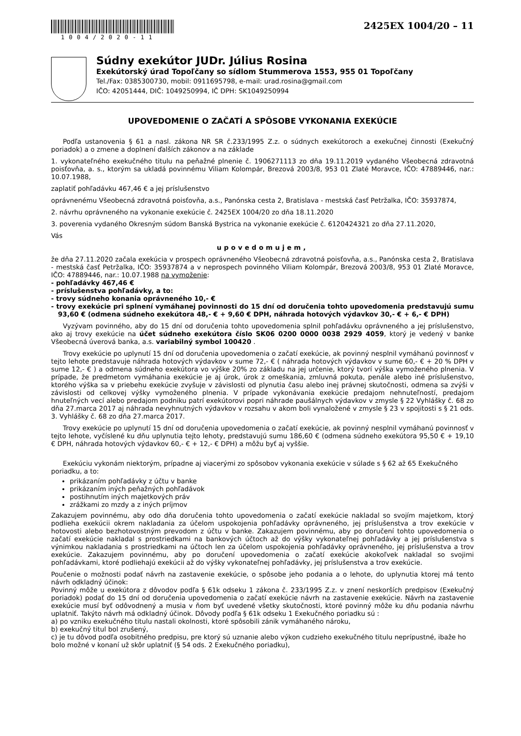1004/2020-11
2425EX 1004/20 – 11
Súdny exekútor JUDr. Július Rosina
Exekútorský úrad Topoľčany so sídlom Stummerova 1553, 955 01 Topoľčany
Tel./Fax: 0385300730, mobil: 0911695798, e-mail: urad.rosina@gmail.com
IČO: 42051444, DIČ: 1049250994, IČ DPH: SK1049250994
UPOVEDOMENIE O ZAČATÍ A SPÔSOBE VYKONANIA EXEKÚCIE
Podľa ustanovenia § 61 a nasl. zákona NR SR č.233/1995 Z.z. o súdnych exekútoroch a exekučnej činnosti (Exekučný poriadok) a o zmene a doplnení ďalších zákonov a na základe
1. vykonateľného exekučného titulu na peňažné plnenie č. 1906271113 zo dňa 19.11.2019 vydaného Všeobecná zdravotná poisťovňa, a. s., ktorým sa ukladá povinnému Viliam Kolompár, Brezová 2003/8, 953 01 Zlaté Moravce, IČO: 47889446, nar.: 10.07.1988,
zaplatiť pohľadávku 467,46 € a jej príslušenstvo
oprávnenému Všeobecná zdravotná poisťovňa, a.s., Panónska cesta 2, Bratislava - mestská časť Petržalka, IČO: 35937874,
2. návrhu oprávneného na vykonanie exekúcie č. 2425EX 1004/20 zo dňa 18.11.2020
3. poverenia vydaného Okresným súdom Banská Bystrica na vykonanie exekúcie č. 6120424321 zo dňa 27.11.2020,
Vás
upovedomujem,
že dňa 27.11.2020 začala exekúcia v prospech oprávneného Všeobecná zdravotná poisťovňa, a.s., Panónska cesta 2, Bratislava - mestská časť Petržalka, IČO: 35937874 a v neprospech povinného Viliam Kolompár, Brezová 2003/8, 953 01 Zlaté Moravce, IČO: 47889446, nar.: 10.07.1988 na vymoženie:
- pohľadávky 467,46 €
- príslušenstva pohľadávky, a to:
- trovy súdneho konania oprávneného 10,- €
- trovy exekúcie pri splnení vymáhanej povinnosti do 15 dní od doručenia tohto upovedomenia predstavujú sumu 93,60 € (odmena súdneho exekútora 48,- € + 9,60 € DPH, náhrada hotových výdavkov 30,- € + 6,- € DPH)
Vyzývam povinného, aby do 15 dní od doručenia tohto upovedomenia splnil pohľadávku oprávneného a jej príslušenstvo, ako aj trovy exekúcie na účet súdneho exekútora číslo SK06 0200 0000 0038 2929 4059, ktorý je vedený v banke Všeobecná úverová banka, a.s. variabilný symbol 100420 .
Trovy exekúcie po uplynutí 15 dní od doručenia upovedomenia o začatí exekúcie, ak povinný nesplnil vymáhanú povinnosť v tejto lehote predstavuje náhrada hotových výdavkov v sume 72,- € ( náhrada hotových výdavkov v sume 60,- € + 20 % DPH v sume 12,- € ) a odmena súdneho exekútora vo výške 20% zo základu na jej určenie, ktorý tvorí výška vymoženého plnenia. V prípade, že predmetom vymáhania exekúcie je aj úrok, úrok z omeškania, zmluvná pokuta, penále alebo iné príslušenstvo, ktorého výška sa v priebehu exekúcie zvyšuje v závislosti od plynutia času alebo inej právnej skutočnosti, odmena sa zvýši v závislosti od celkovej výšky vymoženého plnenia. V prípade vykonávania exekúcie predajom nehnuteľností, predajom hnuteľných vecí alebo predajom podniku patrí exekútorovi popri náhrade paušálnych výdavkov v zmysle § 22 Vyhlášky č. 68 zo dňa 27.marca 2017 aj náhrada nevyhnutných výdavkov v rozsahu v akom boli vynaložené v zmysle § 23 v spojitosti s § 21 ods. 3. Vyhlášky č. 68 zo dňa 27.marca 2017.
Trovy exekúcie po uplynutí 15 dní od doručenia upovedomenia o začatí exekúcie, ak povinný nesplnil vymáhanú povinnosť v tejto lehote, vyčíslené ku dňu uplynutia tejto lehoty, predstavujú sumu 186,60 € (odmena súdneho exekútora 95,50 € + 19,10 € DPH, náhrada hotových výdavkov 60,- € + 12,- € DPH) a môžu byť aj vyššie.
Exekúciu vykonám niektorým, prípadne aj viacerými zo spôsobov vykonania exekúcie v súlade s § 62 až 65 Exekučného poriadku, a to:
prikázaním pohľadávky z účtu v banke
prikázaním iných peňažných pohľadávok
postihnutím iných majetkových práv
zrážkami zo mzdy a z iných príjmov
Zakazujem povinnému, aby odo dňa doručenia tohto upovedomenia o začatí exekúcie nakladal so svojím majetkom, ktorý podlieha exekúcii okrem nakladania za účelom uspokojenia pohľadávky oprávneného, jej príslušenstva a trov exekúcie v hotovosti alebo bezhotovostným prevodom z účtu v banke. Zakazujem povinnému, aby po doručení tohto upovedomenia o začatí exekúcie nakladal s prostriedkami na bankových účtoch až do výšky vykonateľnej pohľadávky a jej príslušenstva s výnimkou nakladania s prostriedkami na účtoch len za účelom uspokojenia pohľadávky oprávneného, jej príslušenstva a trov exekúcie. Zakazujem povinnému, aby po doručení upovedomenia o začatí exekúcie akokoľvek nakladal so svojimi pohľadávkami, ktoré podliehajú exekúcii až do výšky vykonateľnej pohľadávky, jej príslušenstva a trov exekúcie.
Poučenie o možnosti podať návrh na zastavenie exekúcie, o spôsobe jeho podania a o lehote, do uplynutia ktorej má tento návrh odkladný účinok:
Povinný môže u exekútora z dôvodov podľa § 61k odseku 1 zákona č. 233/1995 Z.z. v znení neskorších predpisov (Exekučný poriadok) podať do 15 dní od doručenia upovedomenia o začatí exekúcie návrh na zastavenie exekúcie. Návrh na zastavenie exekúcie musí byť odôvodnený a musia v ňom byť uvedené všetky skutočnosti, ktoré povinný môže ku dňu podania návrhu uplatniť. Takýto návrh má odkladný účinok. Dôvody podľa § 61k odseku 1 Exekučného poriadku sú :
a) po vzniku exekučného titulu nastali okolnosti, ktoré spôsobili zánik vymáhaného nároku,
b) exekučný titul bol zrušený,
c) je tu dôvod podľa osobitného predpisu, pre ktorý sú uznanie alebo výkon cudzieho exekučného titulu neprípustné, ibažе ho bolo možné v konaní už skôr uplatniť (§ 54 ods. 2 Exekučného poriadku),